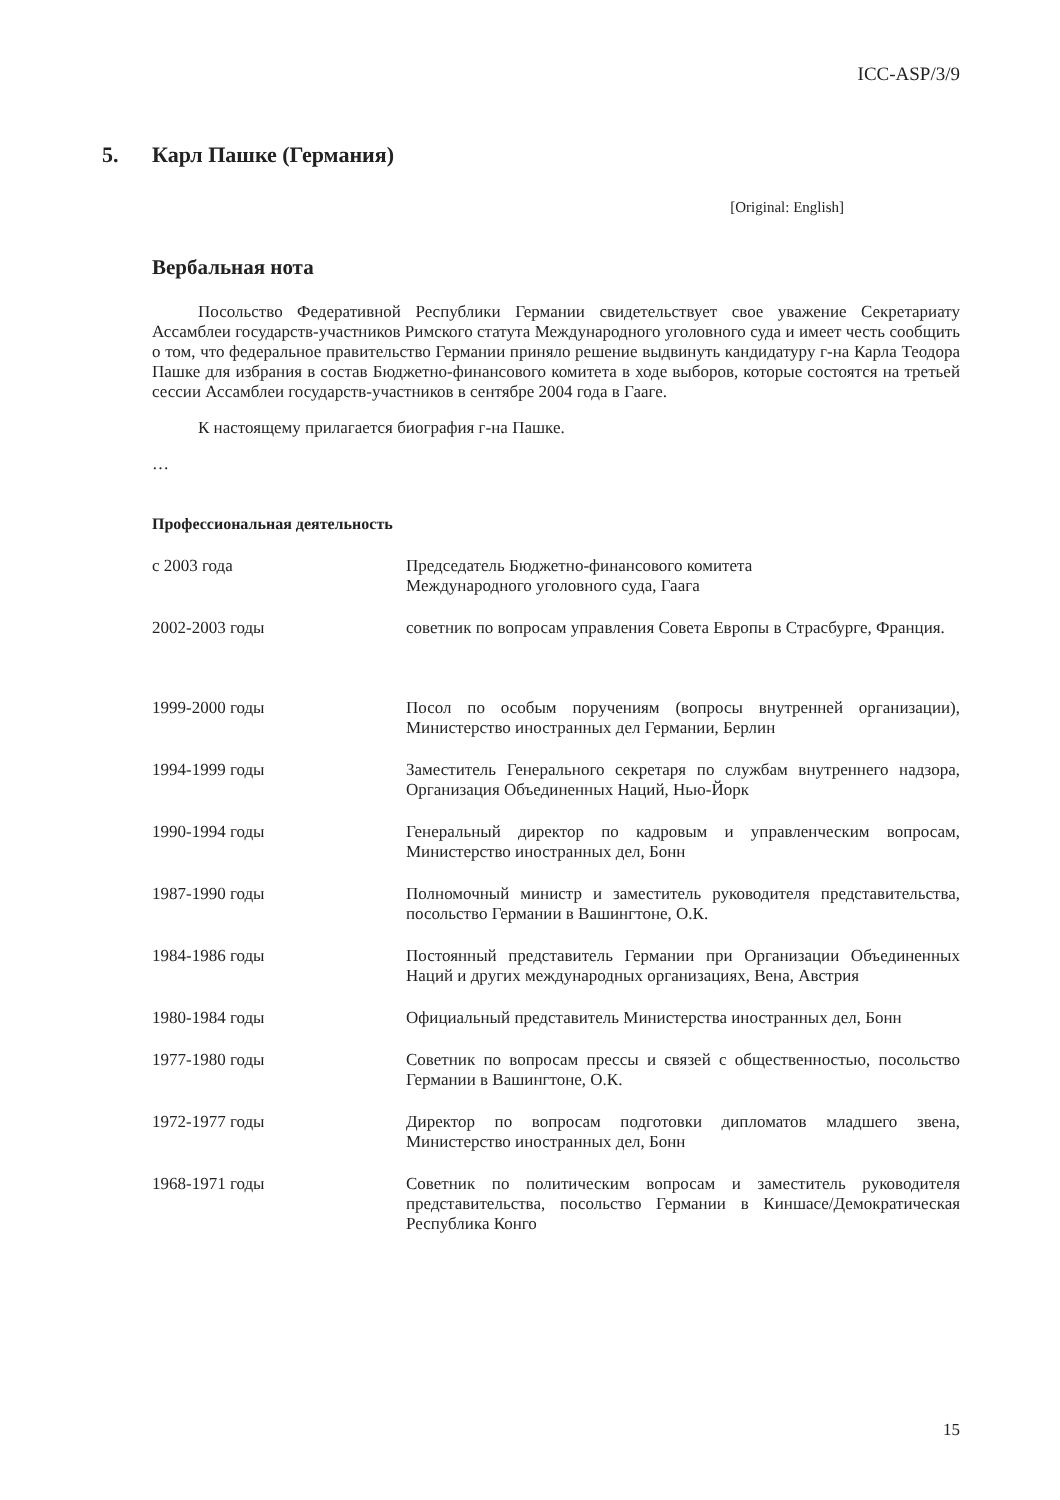ICC-ASP/3/9
5. Карл Пашке (Германия)
[Original: English]
Вербальная нота
Посольство Федеративной Республики Германии свидетельствует свое уважение Секретариату Ассамблеи государств-участников Римского статута Международного уголовного суда и имеет честь сообщить о том, что федеральное правительство Германии приняло решение выдвинуть кандидатуру г-на Карла Теодора Пашке для избрания в состав Бюджетно-финансового комитета в ходе выборов, которые состоятся на третьей сессии Ассамблеи государств-участников в сентябре 2004 года в Гааге.
К настоящему прилагается биография г-на Пашке.
…
Профессиональная деятельность
| с 2003 года | Председатель Бюджетно-финансового комитета Международного уголовного суда, Гаага |
| 2002-2003 годы | советник по вопросам управления Совета Европы в Страсбурге, Франция. |
| 1999-2000 годы | Посол по особым поручениям (вопросы внутренней организации), Министерство иностранных дел Германии, Берлин |
| 1994-1999 годы | Заместитель Генерального секретаря по службам внутреннего надзора, Организация Объединенных Наций, Нью-Йорк |
| 1990-1994 годы | Генеральный директор по кадровым и управленческим вопросам, Министерство иностранных дел, Бонн |
| 1987-1990 годы | Полномочный министр и заместитель руководителя представительства, посольство Германии в Вашингтоне, О.К. |
| 1984-1986 годы | Постоянный представитель Германии при Организации Объединенных Наций и других международных организациях, Вена, Австрия |
| 1980-1984 годы | Официальный представитель Министерства иностранных дел, Бонн |
| 1977-1980 годы | Советник по вопросам прессы и связей с общественностью, посольство Германии в Вашингтоне, О.К. |
| 1972-1977 годы | Директор по вопросам подготовки дипломатов младшего звена, Министерство иностранных дел, Бонн |
| 1968-1971 годы | Советник по политическим вопросам и заместитель руководителя представительства, посольство Германии в Киншасе/Демократическая Республика Конго |
15